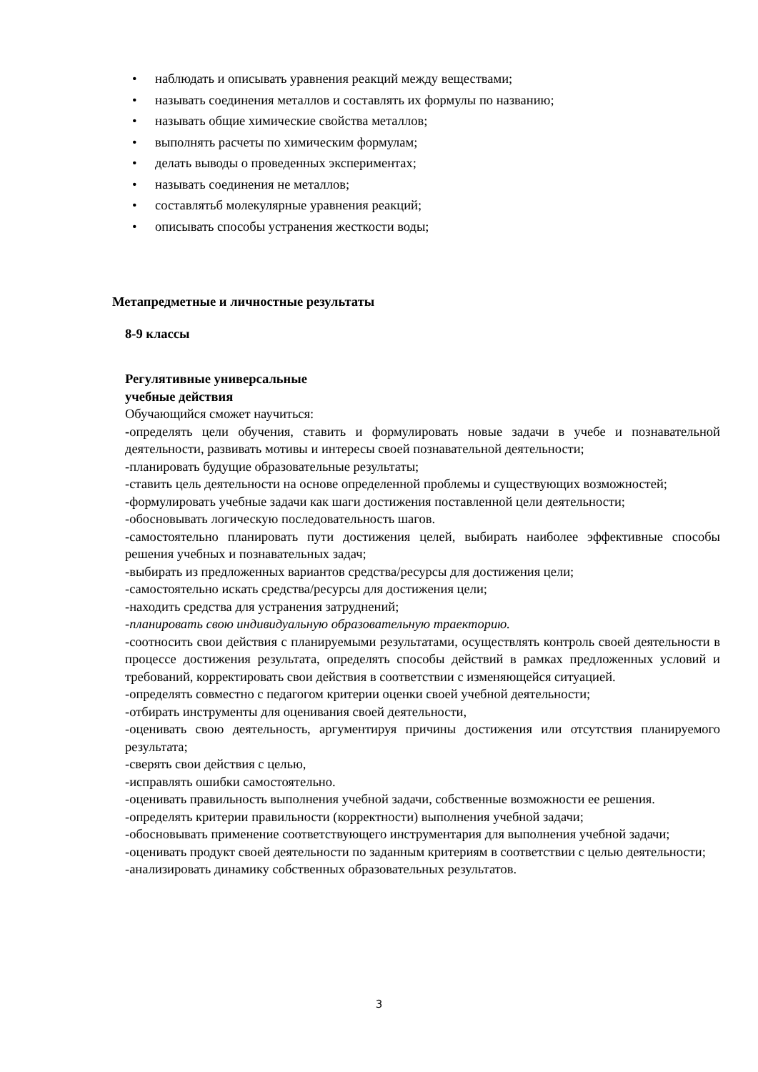• наблюдать и описывать уравнения реакций между веществами;
• называть соединения металлов и составлять их формулы по названию;
• называть общие химические свойства металлов;
• выполнять расчеты по химическим формулам;
• делать выводы о проведенных экспериментах;
• называть соединения не металлов;
• составлятьб молекулярные уравнения реакций;
• описывать способы устранения жесткости воды;
Метапредметные и личностные результаты
8-9 классы
Регулятивные универсальные
учебные действия
Обучающийся сможет научиться:
-определять цели обучения, ставить и формулировать новые задачи в учебе и познавательной деятельности, развивать мотивы и интересы своей познавательной деятельности;
-планировать будущие образовательные результаты;
-ставить цель деятельности на основе определенной проблемы и существующих возможностей;
-формулировать учебные задачи как шаги достижения поставленной цели деятельности;
-обосновывать логическую последовательность шагов.
-самостоятельно планировать пути достижения целей, выбирать наиболее эффективные способы решения учебных и познавательных задач;
-выбирать из предложенных вариантов средства/ресурсы для достижения цели;
-самостоятельно искать средства/ресурсы для достижения цели;
-находить средства для устранения затруднений;
-планировать свою индивидуальную образовательную траекторию.
-соотносить свои действия с планируемыми результатами, осуществлять контроль своей деятельности в процессе достижения результата, определять способы действий в рамках предложенных условий и требований, корректировать свои действия в соответствии с изменяющейся ситуацией.
-определять совместно с педагогом критерии оценки своей учебной деятельности;
-отбирать инструменты для оценивания своей деятельности,
-оценивать свою деятельность, аргументируя причины достижения или отсутствия планируемого результата;
-сверять свои действия с целью,
-исправлять ошибки самостоятельно.
-оценивать правильность выполнения учебной задачи, собственные возможности ее решения.
-определять критерии правильности (корректности) выполнения учебной задачи;
-обосновывать применение соответствующего инструментария для выполнения учебной задачи;
-оценивать продукт своей деятельности по заданным критериям в соответствии с целью деятельности;
-анализировать динамику собственных образовательных результатов.
3